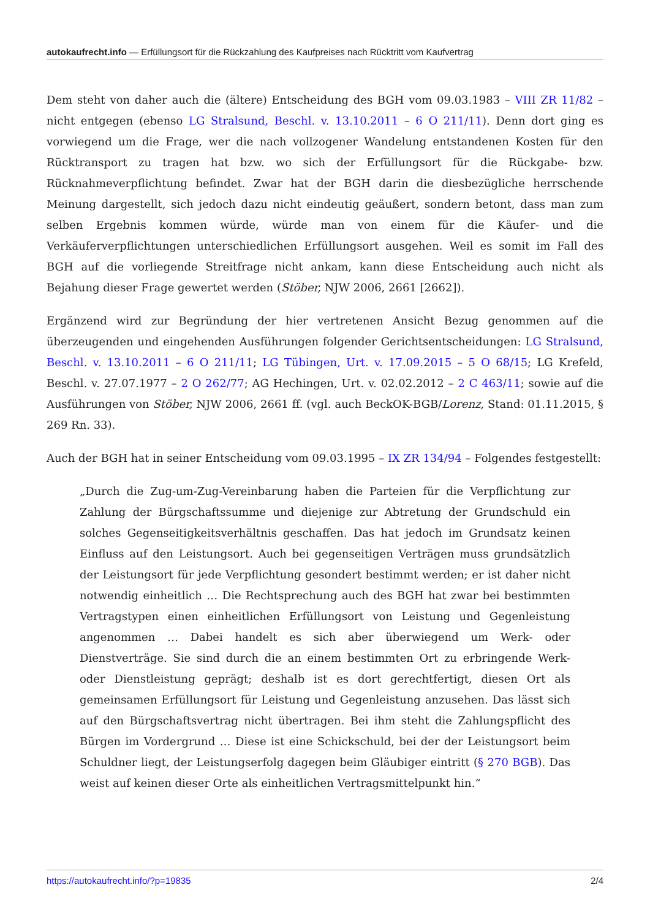autokaufrecht.info — Erfüllungsort für die Rückzahlung des Kaufpreises nach Rücktritt vom Kaufvertrag
Dem steht von daher auch die (ältere) Entscheidung des BGH vom 09.03.1983 – VIII ZR 11/82 – nicht entgegen (ebenso LG Stralsund, Beschl. v. 13.10.2011 – 6 O 211/11). Denn dort ging es vorwiegend um die Frage, wer die nach vollzogener Wandelung entstandenen Kosten für den Rücktransport zu tragen hat bzw. wo sich der Erfüllungsort für die Rückgabe- bzw. Rücknahmeverpflichtung befindet. Zwar hat der BGH darin die diesbezügliche herrschende Meinung dargestellt, sich jedoch dazu nicht eindeutig geäußert, sondern betont, dass man zum selben Ergebnis kommen würde, würde man von einem für die Käufer- und die Verkäuferverpflichtungen unterschiedlichen Erfüllungsort ausgehen. Weil es somit im Fall des BGH auf die vorliegende Streitfrage nicht ankam, kann diese Entscheidung auch nicht als Bejahung dieser Frage gewertet werden (Stöber, NJW 2006, 2661 [2662]).
Ergänzend wird zur Begründung der hier vertretenen Ansicht Bezug genommen auf die überzeugenden und eingehenden Ausführungen folgender Gerichtsentscheidungen: LG Stralsund, Beschl. v. 13.10.2011 – 6 O 211/11; LG Tübingen, Urt. v. 17.09.2015 – 5 O 68/15; LG Krefeld, Beschl. v. 27.07.1977 – 2 O 262/77; AG Hechingen, Urt. v. 02.02.2012 – 2 C 463/11; sowie auf die Ausführungen von Stöber, NJW 2006, 2661 ff. (vgl. auch BeckOK-BGB/Lorenz, Stand: 01.11.2015, § 269 Rn. 33).
Auch der BGH hat in seiner Entscheidung vom 09.03.1995 – IX ZR 134/94 – Folgendes festgestellt:
„Durch die Zug-um-Zug-Vereinbarung haben die Parteien für die Verpflichtung zur Zahlung der Bürgschaftssumme und diejenige zur Abtretung der Grundschuld ein solches Gegenseitigkeitsverhältnis geschaffen. Das hat jedoch im Grundsatz keinen Einfluss auf den Leistungsort. Auch bei gegenseitigen Verträgen muss grundsätzlich der Leistungsort für jede Verpflichtung gesondert bestimmt werden; er ist daher nicht notwendig einheitlich … Die Rechtsprechung auch des BGH hat zwar bei bestimmten Vertragstypen einen einheitlichen Erfüllungsort von Leistung und Gegenleistung angenommen … Dabei handelt es sich aber überwiegend um Werk- oder Dienstverträge. Sie sind durch die an einem bestimmten Ort zu erbringende Werk- oder Dienstleistung geprägt; deshalb ist es dort gerechtfertigt, diesen Ort als gemeinsamen Erfüllungsort für Leistung und Gegenleistung anzusehen. Das lässt sich auf den Bürgschaftsvertrag nicht übertragen. Bei ihm steht die Zahlungspflicht des Bürgen im Vordergrund … Diese ist eine Schickschuld, bei der der Leistungsort beim Schuldner liegt, der Leistungserfolg dagegen beim Gläubiger eintritt (§ 270 BGB). Das weist auf keinen dieser Orte als einheitlichen Vertragsmittelpunkt hin.“
https://autokaufrecht.info/?p=19835 2/4